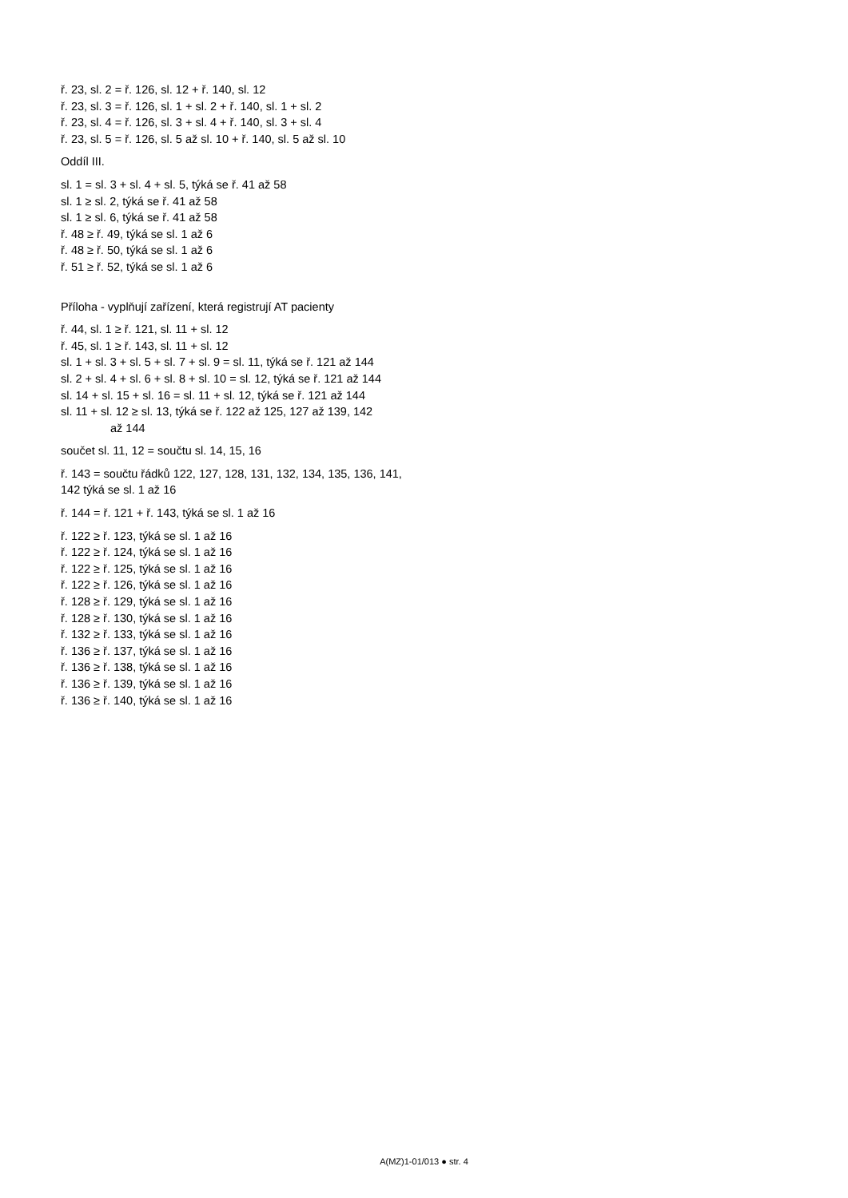ř. 23, sl. 2 = ř. 126, sl. 12 + ř. 140, sl. 12
ř. 23, sl. 3 = ř. 126, sl. 1 + sl. 2 + ř. 140, sl. 1 + sl. 2
ř. 23, sl. 4 = ř. 126, sl. 3 + sl. 4 + ř. 140, sl. 3 + sl. 4
ř. 23, sl. 5 = ř. 126, sl. 5 až sl. 10 + ř. 140, sl. 5 až sl. 10
Oddíl III.
sl. 1 = sl. 3 + sl. 4 + sl. 5, týká se ř. 41 až 58
sl. 1 ≥ sl. 2, týká se ř. 41 až 58
sl. 1 ≥ sl. 6, týká se ř. 41 až 58
ř. 48 ≥ ř. 49, týká se sl. 1 až 6
ř. 48 ≥ ř. 50, týká se sl. 1 až 6
ř. 51 ≥ ř. 52, týká se sl. 1 až 6
Příloha - vyplňují zařízení, která registrují AT pacienty
ř. 44, sl. 1 ≥ ř. 121, sl. 11 + sl. 12
ř. 45, sl. 1 ≥ ř. 143, sl. 11 + sl. 12
sl. 1 + sl. 3 + sl. 5 + sl. 7 + sl. 9 = sl. 11, týká se ř. 121 až 144
sl. 2 + sl. 4 + sl. 6 + sl. 8 + sl. 10 = sl. 12, týká se ř. 121 až 144
sl. 14 + sl. 15 + sl. 16 = sl. 11 + sl. 12, týká se ř. 121 až 144
sl. 11 + sl. 12 ≥ sl. 13, týká se ř. 122 až 125, 127 až 139, 142
až 144
součet sl. 11, 12 = součtu sl. 14, 15, 16
ř. 143 = součtu řádků 122, 127, 128, 131, 132, 134, 135, 136, 141, 142 týká se sl. 1 až 16
ř. 144 = ř. 121 + ř. 143, týká se sl. 1 až 16
ř. 122 ≥ ř. 123, týká se sl. 1 až 16
ř. 122 ≥ ř. 124, týká se sl. 1 až 16
ř. 122 ≥ ř. 125, týká se sl. 1 až 16
ř. 122 ≥ ř. 126, týká se sl. 1 až 16
ř. 128 ≥ ř. 129, týká se sl. 1 až 16
ř. 128 ≥ ř. 130, týká se sl. 1 až 16
ř. 132 ≥ ř. 133, týká se sl. 1 až 16
ř. 136 ≥ ř. 137, týká se sl. 1 až 16
ř. 136 ≥ ř. 138, týká se sl. 1 až 16
ř. 136 ≥ ř. 139, týká se sl. 1 až 16
ř. 136 ≥ ř. 140, týká se sl. 1 až 16
A(MZ)1-01/013 ● str. 4